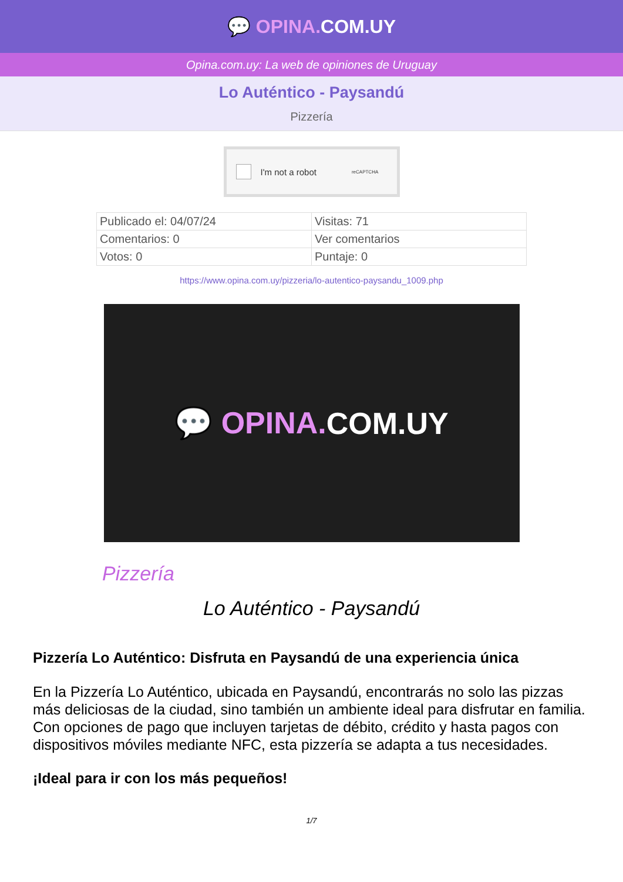💬 OPINA. COM.UY
Opina.com.uy: La web de opiniones de Uruguay
Lo Auténtico - Paysandú
Pizzería
I'm not a robot reCAPTCHA
| Publicado el: 04/07/24 | Visitas: 71 |
| Comentarios: 0 | Ver comentarios |
| Votos: 0 | Puntaje: 0 |
https://www.opina.com.uy/pizzeria/lo-autentico-paysandu_1009.php
💬 OPINA. COM.UY
Pizzería
Lo Auténtico - Paysandú
Pizzería Lo Auténtico: Disfruta en Paysandú de una experiencia única
En la Pizzería Lo Auténtico, ubicada en Paysandú, encontrarás no solo las pizzas más deliciosas de la ciudad, sino también un ambiente ideal para disfrutar en familia. Con opciones de pago que incluyen tarjetas de débito, crédito y hasta pagos con dispositivos móviles mediante NFC, esta pizzería se adapta a tus necesidades.
¡Ideal para ir con los más pequeños!
1/7